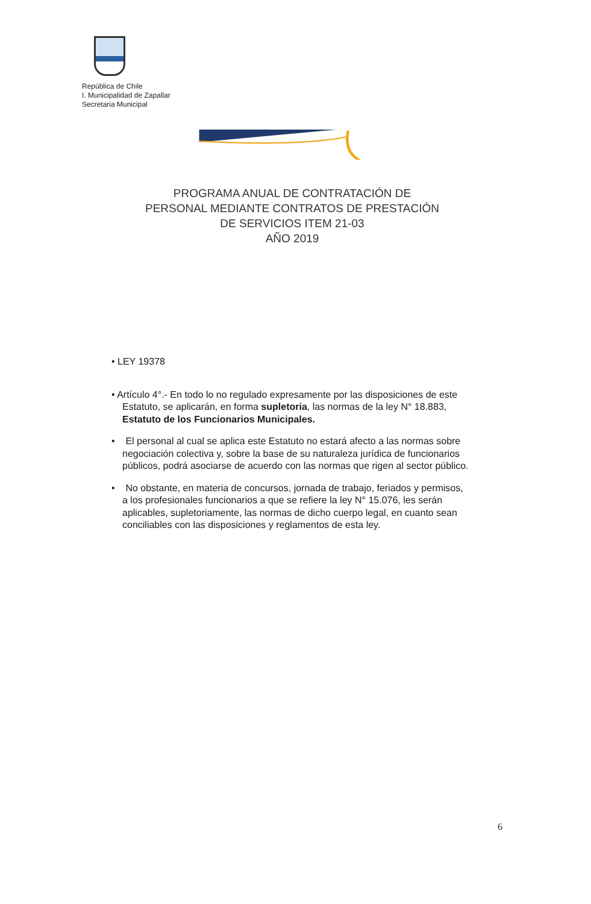República de Chile
I. Municipalidad de Zapallar
Secretaria Municipal
PROGRAMA ANUAL DE CONTRATACIÓN DE
PERSONAL MEDIANTE CONTRATOS DE PRESTACIÓN
DE SERVICIOS ITEM 21-03
AÑO 2019
• LEY 19378
• Artículo 4°.- En todo lo no regulado expresamente por las disposiciones de este Estatuto, se aplicarán, en forma supletoria, las normas de la ley N° 18.883, Estatuto de los Funcionarios Municipales.
• El personal al cual se aplica este Estatuto no estará afecto a las normas sobre negociación colectiva y, sobre la base de su naturaleza jurídica de funcionarios públicos, podrá asociarse de acuerdo con las normas que rigen al sector público.
• No obstante, en materia de concursos, jornada de trabajo, feriados y permisos, a los profesionales funcionarios a que se refiere la ley N° 15.076, les serán aplicables, supletoriamente, las normas de dicho cuerpo legal, en cuanto sean conciliables con las disposiciones y reglamentos de esta ley.
6